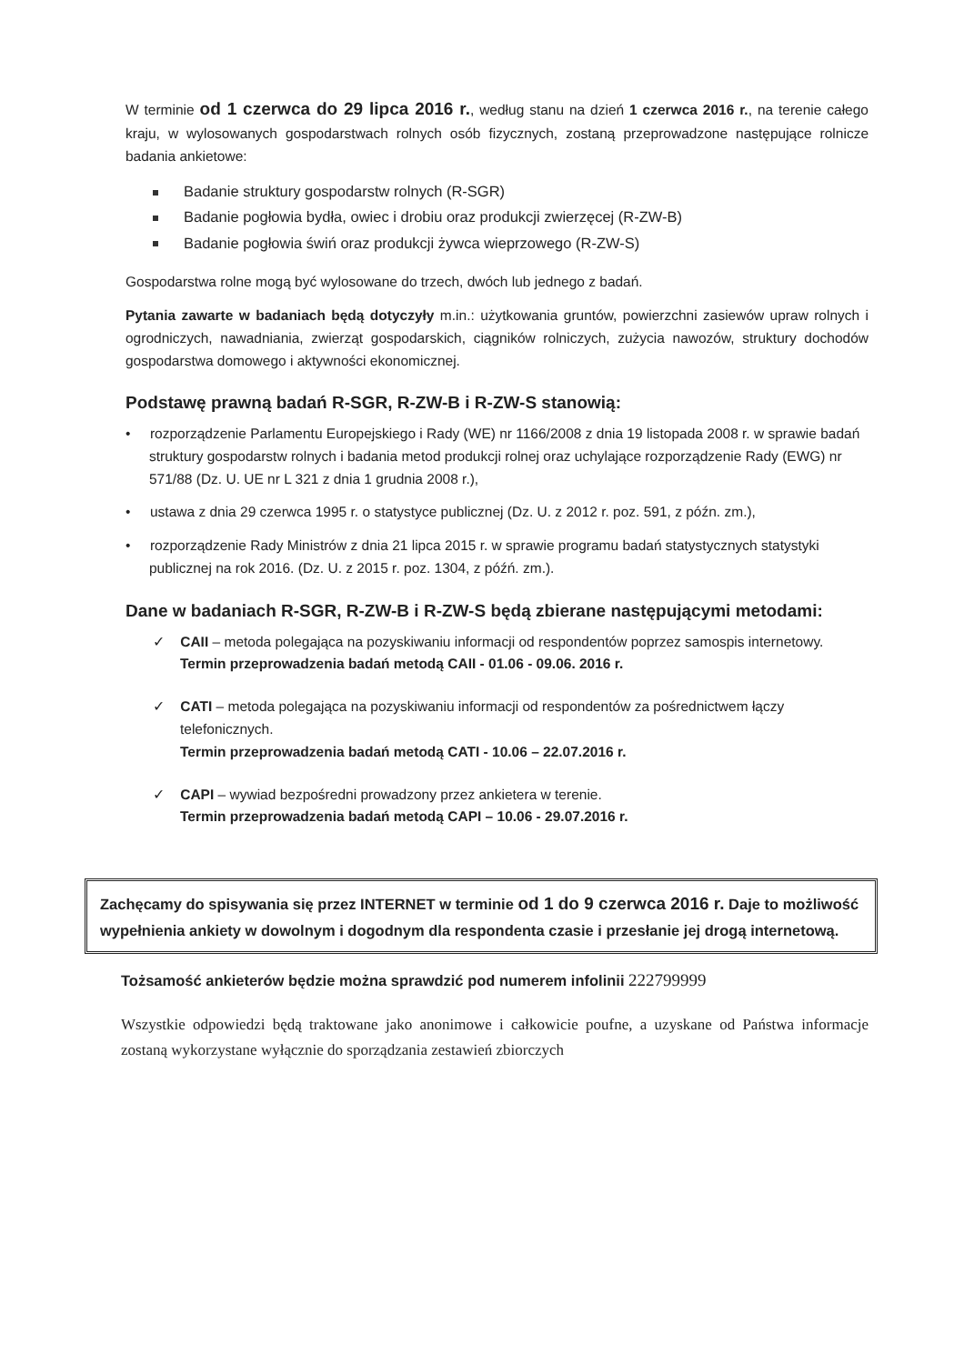W terminie od 1 czerwca do 29 lipca 2016 r., według stanu na dzień 1 czerwca 2016 r., na terenie całego kraju, w wylosowanych gospodarstwach rolnych osób fizycznych, zostaną przeprowadzone następujące rolnicze badania ankietowe:
Badanie struktury gospodarstw rolnych (R-SGR)
Badanie pogłowia bydła, owiec i drobiu oraz produkcji zwierzęcej (R-ZW-B)
Badanie pogłowia świń oraz produkcji żywca wieprzowego (R-ZW-S)
Gospodarstwa rolne mogą być wylosowane do trzech, dwóch lub jednego z badań.
Pytania zawarte w badaniach będą dotyczyły m.in.: użytkowania gruntów, powierzchni zasiewów upraw rolnych i ogrodniczych, nawadniania, zwierząt gospodarskich, ciągników rolniczych, zużycia nawozów, struktury dochodów gospodarstwa domowego i aktywności ekonomicznej.
Podstawę prawną badań R-SGR, R-ZW-B i R-ZW-S stanowią:
• rozporządzenie Parlamentu Europejskiego i Rady (WE) nr 1166/2008 z dnia 19 listopada 2008 r. w sprawie badań struktury gospodarstw rolnych i badania metod produkcji rolnej oraz uchylające rozporządzenie Rady (EWG) nr 571/88 (Dz. U. UE nr L 321 z dnia 1 grudnia 2008 r.),
• ustawa z dnia 29 czerwca 1995 r. o statystyce publicznej (Dz. U. z 2012 r. poz. 591, z późn. zm.),
• rozporządzenie Rady Ministrów z dnia 21 lipca 2015 r. w sprawie programu badań statystycznych statystyki publicznej na rok 2016. (Dz. U. z 2015 r. poz. 1304, z późń. zm.).
Dane w badaniach R-SGR, R-ZW-B i R-ZW-S będą zbierane następującymi metodami:
✓ CAII – metoda polegająca na pozyskiwaniu informacji od respondentów poprzez samospis internetowy.
Termin przeprowadzenia badań metodą CAII - 01.06 - 09.06. 2016 r.
✓ CATI – metoda polegająca na pozyskiwaniu informacji od respondentów za pośrednictwem łączy telefonicznych.
Termin przeprowadzenia badań metodą CATI - 10.06 – 22.07.2016 r.
✓ CAPI – wywiad bezpośredni prowadzony przez ankietera w terenie.
Termin przeprowadzenia badań metodą CAPI – 10.06 - 29.07.2016 r.
Zachęcamy do spisywania się przez INTERNET w terminie od 1 do 9 czerwca 2016 r. Daje to możliwość wypełnienia ankiety w dowolnym i dogodnym dla respondenta czasie i przesłanie jej drogą internetową.
Tożsamość ankieterów będzie można sprawdzić pod numerem infolinii 222799999
Wszystkie odpowiedzi będą traktowane jako anonimowe i całkowicie poufne, a uzyskane od Państwa informacje zostaną wykorzystane wyłącznie do sporządzania zestawień zbiorczych